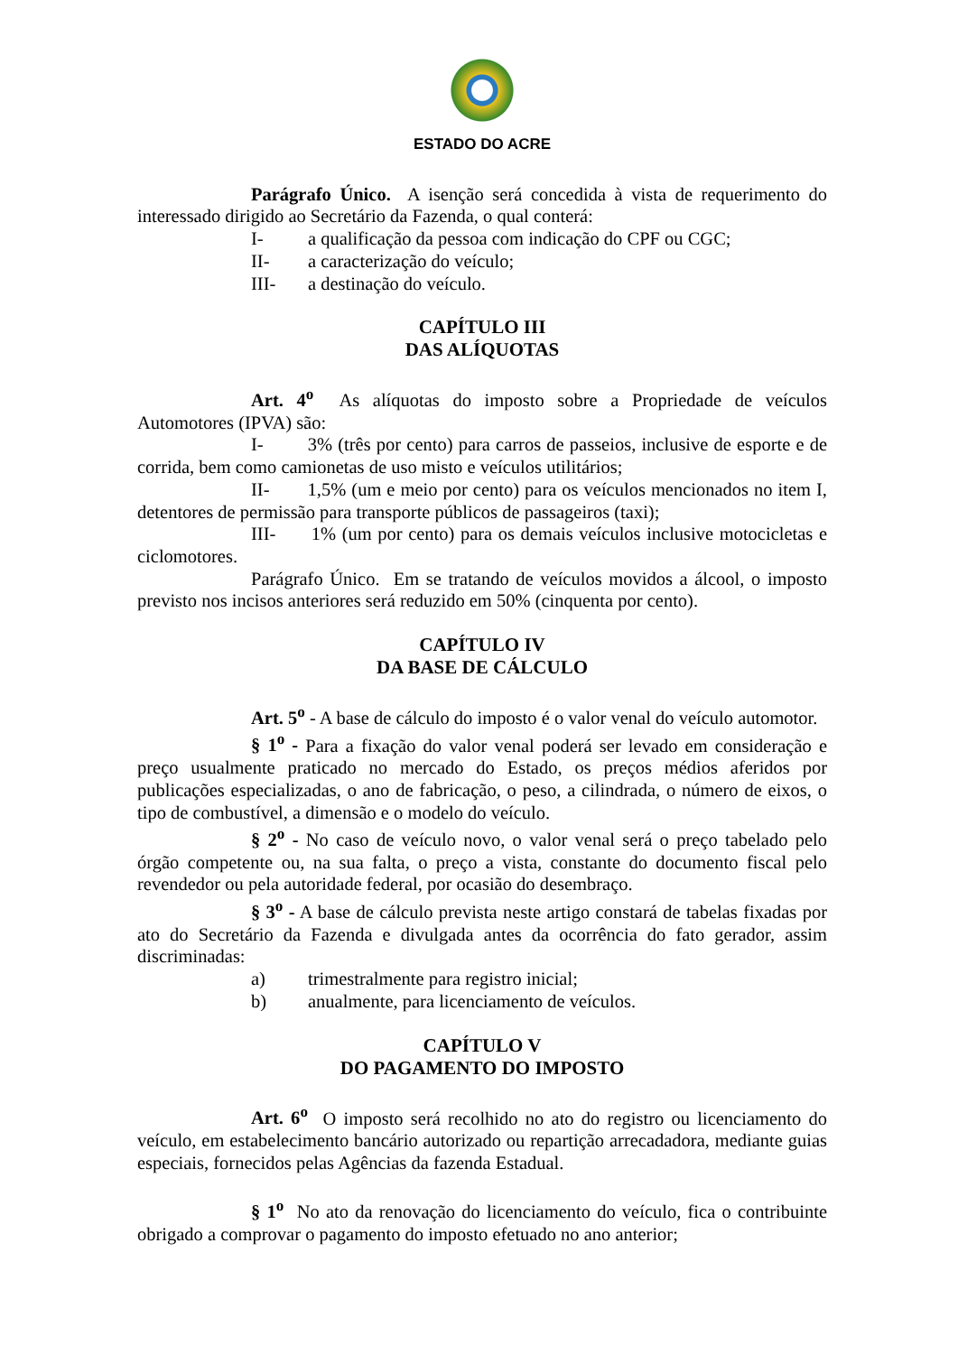ESTADO DO ACRE
Parágrafo Único. A isenção será concedida à vista de requerimento do interessado dirigido ao Secretário da Fazenda, o qual conterá:
I- a qualificação da pessoa com indicação do CPF ou CGC;
II- a caracterização do veículo;
III- a destinação do veículo.
CAPÍTULO III
DAS ALÍQUOTAS
Art. 4<sup>o</sup> As alíquotas do imposto sobre a Propriedade de veículos Automotores (IPVA) são:
I- 3% (três por cento) para carros de passeios, inclusive de esporte e de corrida, bem como camionetas de uso misto e veículos utilitários;
II- 1,5% (um e meio por cento) para os veículos mencionados no item I, detentores de permissão para transporte públicos de passageiros (taxi);
III- 1% (um por cento) para os demais veículos inclusive motocicletas e ciclomotores.
Parágrafo Único. Em se tratando de veículos movidos a álcool, o imposto previsto nos incisos anteriores será reduzido em 50% (cinquenta por cento).
CAPÍTULO IV
DA BASE DE CÁLCULO
Art. 5<sup>o</sup> - A base de cálculo do imposto é o valor venal do veículo automotor.
§ 1<sup>o</sup> - Para a fixação do valor venal poderá ser levado em consideração e preço usualmente praticado no mercado do Estado, os preços médios aferidos por publicações especializadas, o ano de fabricação, o peso, a cilindrada, o número de eixos, o tipo de combustível, a dimensão e o modelo do veículo.
§ 2<sup>o</sup> - No caso de veículo novo, o valor venal será o preço tabelado pelo órgão competente ou, na sua falta, o preço a vista, constante do documento fiscal pelo revendedor ou pela autoridade federal, por ocasião do desembraço.
§ 3<sup>o</sup> - A base de cálculo prevista neste artigo constará de tabelas fixadas por ato do Secretário da Fazenda e divulgada antes da ocorrência do fato gerador, assim discriminadas:
a) trimestralmente para registro inicial;
b) anualmente, para licenciamento de veículos.
CAPÍTULO V
DO PAGAMENTO DO IMPOSTO
Art. 6<sup>o</sup> O imposto será recolhido no ato do registro ou licenciamento do veículo, em estabelecimento bancário autorizado ou repartição arrecadadora, mediante guias especiais, fornecidos pelas Agências da fazenda Estadual.
§ 1<sup>o</sup> No ato da renovação do licenciamento do veículo, fica o contribuinte obrigado a comprovar o pagamento do imposto efetuado no ano anterior;